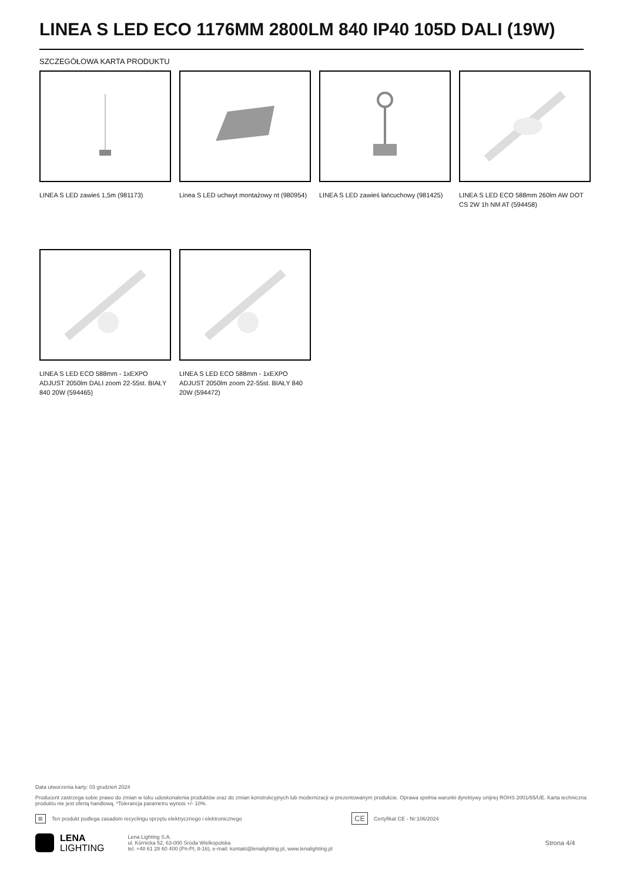LINEA S LED ECO 1176MM 2800LM 840 IP40 105D DALI (19W)
SZCZEGÓŁOWA KARTA PRODUKTU
LINEA S LED zawieś 1,5m (981173)
Linea S LED uchwyt montażowy nt (980954)
LINEA S LED zawieś łańcuchowy (981425)
LINEA S LED ECO 588mm 260lm AW DOT CS 2W 1h NM AT (594458)
LINEA S LED ECO 588mm - 1xEXPO ADJUST 2050lm DALI zoom 22-55st. BIAŁY 840 20W (594465)
LINEA S LED ECO 588mm - 1xEXPO ADJUST 2050lm zoom 22-55st. BIAŁY 840 20W (594472)
Data utworzenia karty: 03 grudzień 2024
Producent zastrzega sobie prawo do zmian w toku udoskonalenia produktów oraz do zmian konstrukcyjnych lub modernizacji w prezentowanym produkcie. Oprawa spełnia warunki dyrektywy unijnej ROHS 2001/65/UE. Karta techniczna produktu nie jest ofertą handlową. *Tolerancja parametru wynosi +/- 10%.
⊠ Ten produkt podlega zasadom recyclingu sprzętu elektrycznego i elektronicznego CE Certyfikat CE - Nr:106/2024
LENA
LIGHTING
Lena Lighting S.A.
ul. Kórnicka 52, 63-000 Środa Wielkopolska
tel. +48 61 28 60 400 (Pn-Pt, 8-16), e-mail: kontakt@lenalighting.pl, www.lenalighting.pl
Strona 4/4